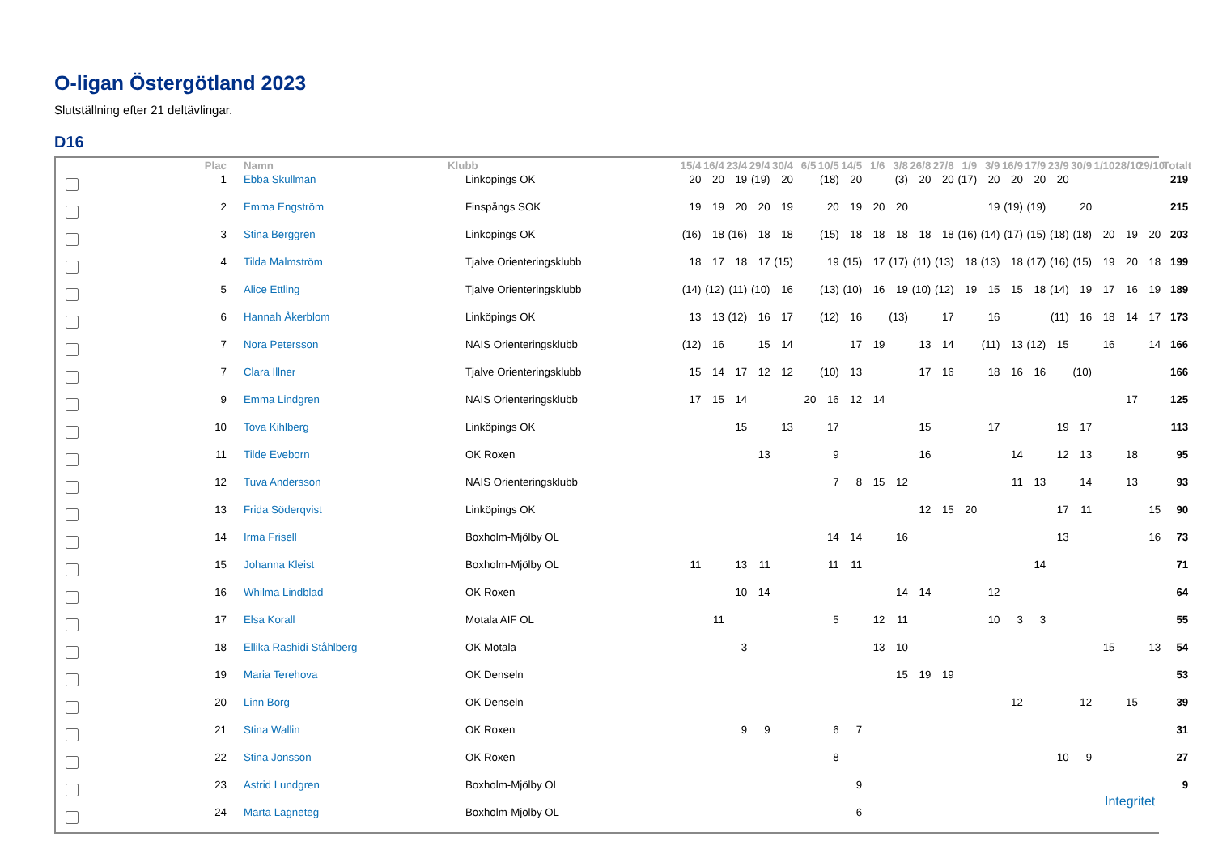O-ligan Östergötland 2023
Slutställning efter 21 deltävlingar.
D16
| | Plac | Namn | Klubb | 15/4 | 16/4 | 23/4 | 29/4 | 30/4 | 6/5 | 10/5 | 14/5 | 1/6 | 3/8 | 26/8 | 27/8 | 1/9 | 3/9 | 16/9 | 17/9 | 23/9 | 30/9 | 1/10 | 28/10 | 29/10 | Totalt |
| --- | --- | --- | --- | --- | --- | --- | --- | --- | --- | --- | --- | --- | --- | --- | --- | --- | --- | --- | --- | --- | --- | --- | --- | --- | --- |
| | 1 | Ebba Skullman | Linköpings OK | 20 | 20 | 19 | (19) | 20 | | (18) | 20 | | (3) | 20 | 20 | (17) | 20 | 20 | 20 | 20 | | | | | 219 |
| | 2 | Emma Engström | Finspångs SOK | 19 | 19 | 20 | 20 | 19 | | 20 | 19 | 20 | 20 | | | | 19 | (19) | (19) | | 20 | | | | 215 |
| | 3 | Stina Berggren | Linköpings OK | (16) | 18 | (16) | 18 | 18 | | (15) | 18 | 18 | 18 | 18 | 18 | (16) | (14) | (17) | (15) | (18) | (18) | 20 | 19 | 20 | 203 |
| | 4 | Tilda Malmström | Tjalve Orienteringsklubb | 18 | 17 | 18 | 17 | (15) | | 19 | (15) | 17 | (17) | (11) | (13) | 18 | (13) | 18 | (17) | (16) | (15) | 19 | 20 | 18 | 199 |
| | 5 | Alice Ettling | Tjalve Orienteringsklubb | (14) | (12) | (11) | (10) | 16 | | (13) | (10) | 16 | 19 | (10) | (12) | 19 | 15 | 15 | 18 | (14) | 19 | 17 | 16 | 19 | 189 |
| | 6 | Hannah Åkerblom | Linköpings OK | 13 | 13 | (12) | 16 | 17 | | (12) | 16 | | (13) | | 17 | | 16 | | | (11) | 16 | 18 | 14 | 17 | 173 |
| | 7 | Nora Petersson | NAIS Orienteringsklubb | (12) | 16 | | 15 | 14 | | | 17 | 19 | | 13 | 14 | | (11) | 13 | (12) | 15 | | 16 | | 14 | 166 |
| | 7 | Clara Illner | Tjalve Orienteringsklubb | 15 | 14 | 17 | 12 | 12 | | (10) | 13 | | | 17 | 16 | | 18 | 16 | 16 | | (10) | | | | 166 |
| | 9 | Emma Lindgren | NAIS Orienteringsklubb | 17 | 15 | 14 | | | 20 | 16 | 12 | 14 | | | | | | | | | | | 17 | | 125 |
| | 10 | Tova Kihlberg | Linköpings OK | | | 15 | | 13 | | 17 | | | | 15 | | | 17 | | | 19 | 17 | | | | 113 |
| | 11 | Tilde Eveborn | OK Roxen | | | | 13 | | | 9 | | | | 16 | | | | 14 | | 12 | 13 | | 18 | | 95 |
| | 12 | Tuva Andersson | NAIS Orienteringsklubb | | | | | | | 7 | 8 | 15 | 12 | | | | | 11 | 13 | | 14 | | 13 | | 93 |
| | 13 | Frida Söderqvist | Linköpings OK | | | | | | | | | | | 12 | 15 | 20 | | | | 17 | 11 | | | 15 | 90 |
| | 14 | Irma Frisell | Boxholm-Mjölby OL | | | | | | | 14 | 14 | | 16 | | | | | | | 13 | | | | 16 | 73 |
| | 15 | Johanna Kleist | Boxholm-Mjölby OL | 11 | | 13 | 11 | | | 11 | 11 | | | | | | | | 14 | | | | | | 71 |
| | 16 | Whilma Lindblad | OK Roxen | | | 10 | 14 | | | | | | 14 | 14 | | | 12 | | | | | | | | 64 |
| | 17 | Elsa Korall | Motala AIF OL | | 11 | | | | | 5 | | 12 | 11 | | | | 10 | 3 | 3 | | | | | | 55 |
| | 18 | Ellika Rashidi Ståhlberg | OK Motala | | | 3 | | | | | | 13 | 10 | | | | | | | | | 15 | | 13 | 54 |
| | 19 | Maria Terehova | OK Denseln | | | | | | | | | | 15 | 19 | 19 | | | | | | | | | | 53 |
| | 20 | Linn Borg | OK Denseln | | | | | | | | | | | | | | | 12 | | | 12 | | 15 | | 39 |
| | 21 | Stina Wallin | OK Roxen | | | 9 | 9 | | | 6 | 7 | | | | | | | | | | | | | | 31 |
| | 22 | Stina Jonsson | OK Roxen | | | | | | | 8 | | | | | | | | | | 10 | 9 | | | | 27 |
| | 23 | Astrid Lundgren | Boxholm-Mjölby OL | | | | | | | | 9 | | | | | | | | | | | | | | 9 |
| | 24 | Märta Lagneteg | Boxholm-Mjölby OL | | | | | | | | 6 | | | | | | | | | | | | | | |
Integritet